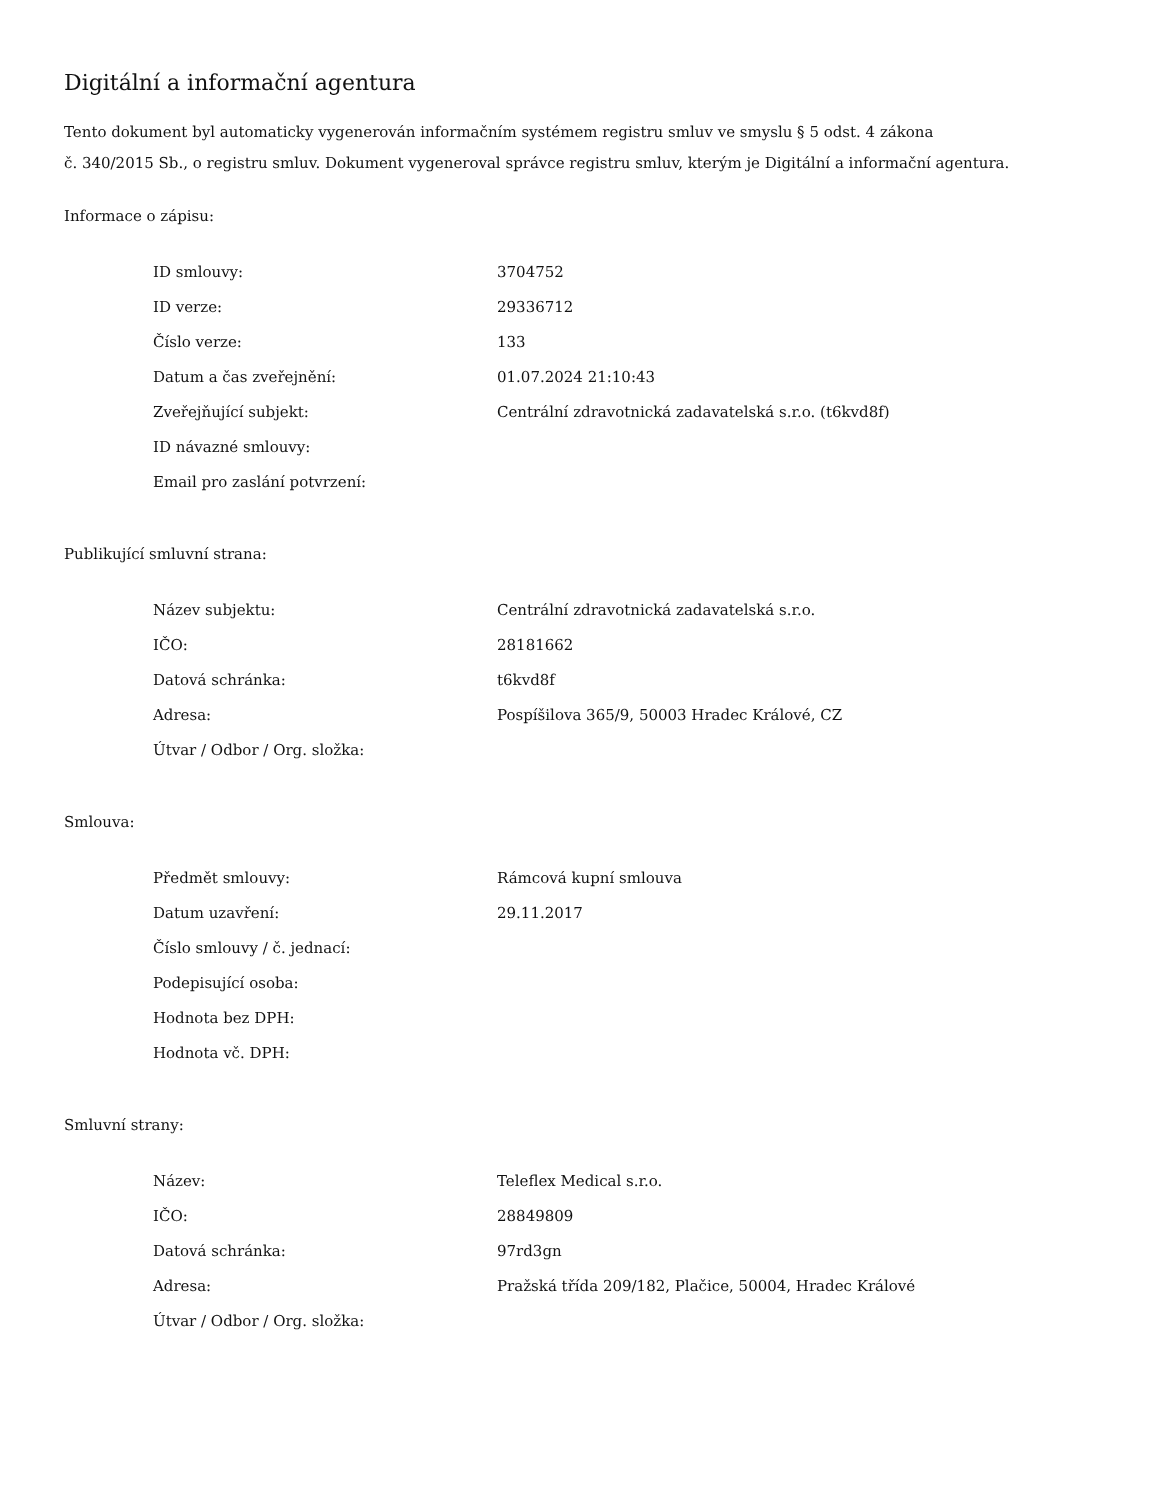Digitální a informační agentura
Tento dokument byl automaticky vygenerován informačním systémem registru smluv ve smyslu § 5 odst. 4 zákona
č. 340/2015 Sb., o registru smluv. Dokument vygeneroval správce registru smluv, kterým je Digitální a informační agentura.
Informace o zápisu:
| ID smlouvy: | 3704752 |
| ID verze: | 29336712 |
| Číslo verze: | 133 |
| Datum a čas zveřejnění: | 01.07.2024 21:10:43 |
| Zveřejňující subjekt: | Centrální zdravotnická zadavatelská s.r.o. (t6kvd8f) |
| ID návazné smlouvy: | |
| Email pro zaslání potvrzení: | |
Publikující smluvní strana:
| Název subjektu: | Centrální zdravotnická zadavatelská s.r.o. |
| IČO: | 28181662 |
| Datová schránka: | t6kvd8f |
| Adresa: | Pospíšilova 365/9, 50003 Hradec Králové, CZ |
| Útvar / Odbor / Org. složka: | |
Smlouva:
| Předmět smlouvy: | Rámcová kupní smlouva |
| Datum uzavření: | 29.11.2017 |
| Číslo smlouvy / č. jednací: | |
| Podepisující osoba: | |
| Hodnota bez DPH: | |
| Hodnota vč. DPH: | |
Smluvní strany:
| Název: | Teleflex Medical s.r.o. |
| IČO: | 28849809 |
| Datová schránka: | 97rd3gn |
| Adresa: | Pražská třída 209/182, Plačice, 50004, Hradec Králové |
| Útvar / Odbor / Org. složka: | |